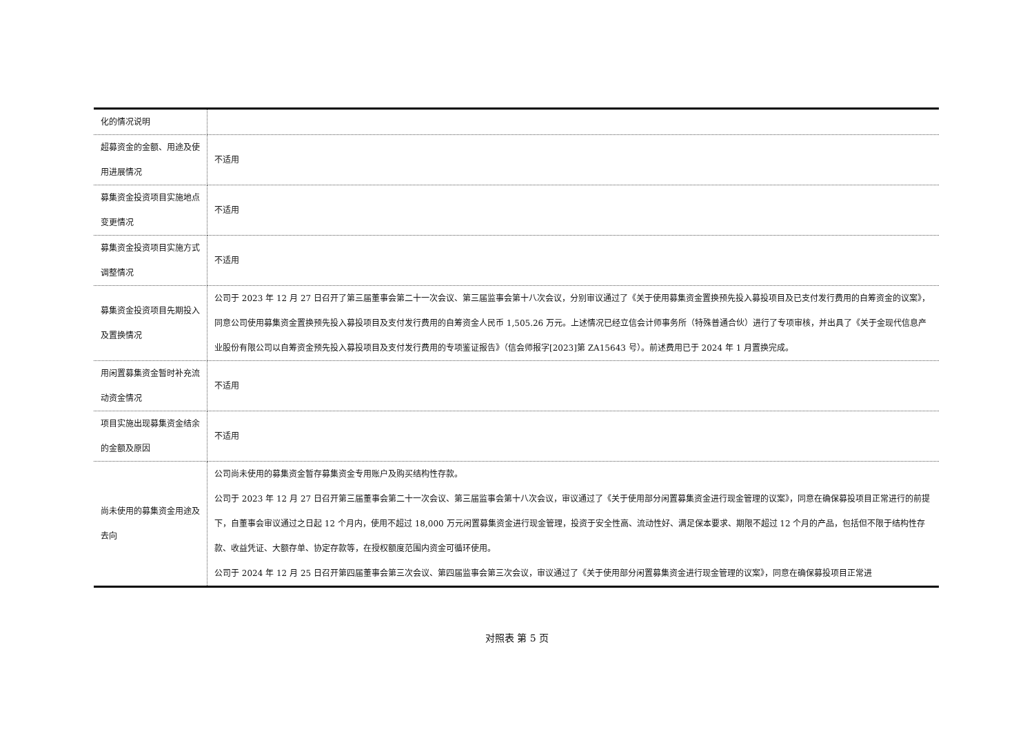| 化的情况说明 | |
| 超募资金的金额、用途及使用进展情况 | 不适用 |
| 募集资金投资项目实施地点变更情况 | 不适用 |
| 募集资金投资项目实施方式调整情况 | 不适用 |
| 募集资金投资项目先期投入及置换情况 | 公司于 2023 年 12 月 27 日召开了第三届董事会第二十一次会议、第三届监事会第十八次会议，分别审议通过了《关于使用募集资金置换预先投入募投项目及已支付发行费用的自筹资金的议案》，同意公司使用募集资金置换预先投入募投项目及支付发行费用的自筹资金人民币 1,505.26 万元。上述情况已经立信会计师事务所（特殊普通合伙）进行了专项审核，并出具了《关于金现代信息产业股份有限公司以自筹资金预先投入募投项目及支付发行费用的专项鉴证报告》（信会师报字[2023]第 ZA15643 号）。前述费用已于 2024 年 1 月置换完成。 |
| 用闲置募集资金暂时补充流动资金情况 | 不适用 |
| 项目实施出现募集资金结余的金额及原因 | 不适用 |
| 尚未使用的募集资金用途及去向 | 公司尚未使用的募集资金暂存募集资金专用账户及购买结构性存款。 公司于 2023 年 12 月 27 日召开第三届董事会第二十一次会议、第三届监事会第十八次会议，审议通过了《关于使用部分闲置募集资金进行现金管理的议案》，同意在确保募投项目正常进行的前提下，自董事会审议通过之日起 12 个月内，使用不超过 18,000 万元闲置募集资金进行现金管理，投资于安全性高、流动性好、满足保本要求、期限不超过 12 个月的产品，包括但不限于结构性存款、收益凭证、大额存单、协定存款等，在授权额度范围内资金可循环使用。 公司于 2024 年 12 月 25 日召开第四届董事会第三次会议、第四届监事会第三次会议，审议通过了《关于使用部分闲置募集资金进行现金管理的议案》，同意在确保募投项目正常进 |
对照表 第 5 页